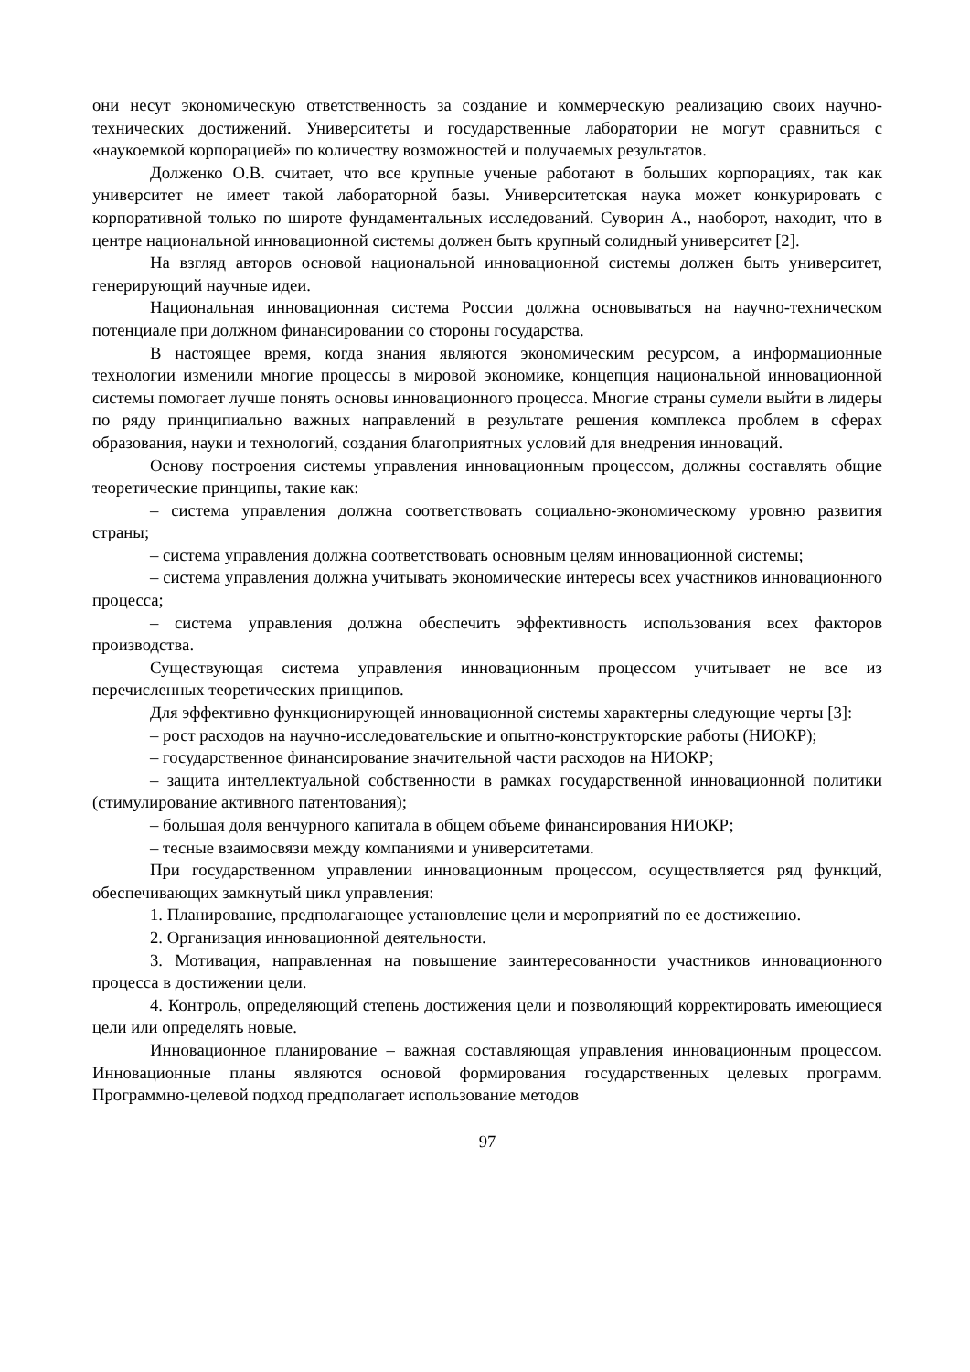они несут экономическую ответственность за создание и коммерческую реализацию своих научно-технических достижений. Университеты и государственные лаборатории не могут сравниться с «наукоемкой корпорацией» по количеству возможностей и получаемых результатов.
Долженко О.В. считает, что все крупные ученые работают в больших корпорациях, так как университет не имеет такой лабораторной базы. Университетская наука может конкурировать с корпоративной только по широте фундаментальных исследований. Суворин А., наоборот, находит, что в центре национальной инновационной системы должен быть крупный солидный университет [2].
На взгляд авторов основой национальной инновационной системы должен быть университет, генерирующий научные идеи.
Национальная инновационная система России должна основываться на научно-техническом потенциале при должном финансировании со стороны государства.
В настоящее время, когда знания являются экономическим ресурсом, а информационные технологии изменили многие процессы в мировой экономике, концепция национальной инновационной системы помогает лучше понять основы инновационного процесса. Многие страны сумели выйти в лидеры по ряду принципиально важных направлений в результате решения комплекса проблем в сферах образования, науки и технологий, создания благоприятных условий для внедрения инноваций.
Основу построения системы управления инновационным процессом, должны составлять общие теоретические принципы, такие как:
– система управления должна соответствовать социально-экономическому уровню развития страны;
– система управления должна соответствовать основным целям инновационной системы;
– система управления должна учитывать экономические интересы всех участников инновационного процесса;
– система управления должна обеспечить эффективность использования всех факторов производства.
Существующая система управления инновационным процессом учитывает не все из перечисленных теоретических принципов.
Для эффективно функционирующей инновационной системы характерны следующие черты [3]:
– рост расходов на научно-исследовательские и опытно-конструкторские работы (НИОКР);
– государственное финансирование значительной части расходов на НИОКР;
– защита интеллектуальной собственности в рамках государственной инновационной политики (стимулирование активного патентования);
– большая доля венчурного капитала в общем объеме финансирования НИОКР;
– тесные взаимосвязи между компаниями и университетами.
При государственном управлении инновационным процессом, осуществляется ряд функций, обеспечивающих замкнутый цикл управления:
1. Планирование, предполагающее установление цели и мероприятий по ее достижению.
2. Организация инновационной деятельности.
3. Мотивация, направленная на повышение заинтересованности участников инновационного процесса в достижении цели.
4. Контроль, определяющий степень достижения цели и позволяющий корректировать имеющиеся цели или определять новые.
Инновационное планирование – важная составляющая управления инновационным процессом. Инновационные планы являются основой формирования государственных целевых программ. Программно-целевой подход предполагает использование методов
97